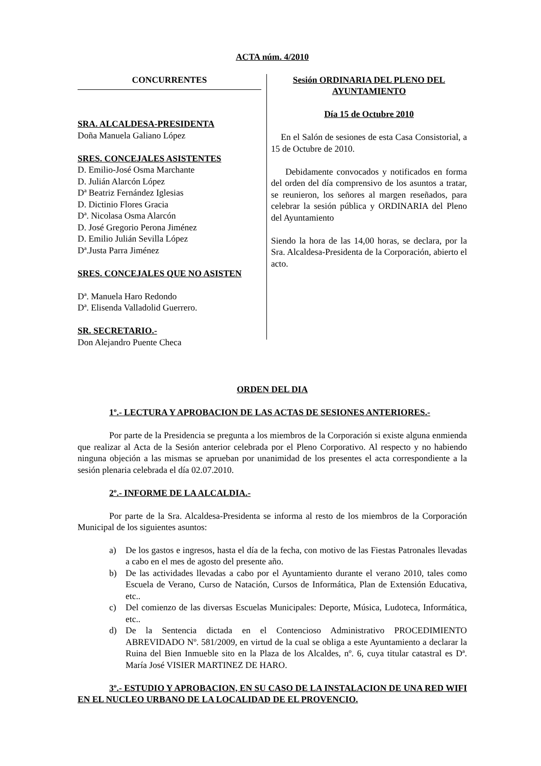ACTA núm. 4/2010
CONCURRENTES
SRA. ALCALDESA-PRESIDENTA
Doña Manuela Galiano López
SRES. CONCEJALES ASISTENTES
D. Emilio-José Osma Marchante
D. Julián Alarcón López
Dª Beatriz Fernández Iglesias
D. Dictinio Flores Gracia
Dª. Nicolasa Osma Alarcón
D. José Gregorio Perona Jiménez
D. Emilio Julián Sevilla López
Dª.Justa Parra Jiménez
SRES. CONCEJALES QUE NO ASISTEN
Dª. Manuela Haro Redondo
Dª. Elisenda Valladolid Guerrero.
SR. SECRETARIO.-
Don Alejandro Puente Checa
Sesión ORDINARIA DEL PLENO DEL AYUNTAMIENTO
Día 15 de Octubre 2010
En el Salón de sesiones de esta Casa Consistorial, a 15 de Octubre de 2010.
Debidamente convocados y notificados en forma del orden del día comprensivo de los asuntos a tratar, se reunieron, los señores al margen reseñados, para celebrar la sesión pública y ORDINARIA del Pleno del Ayuntamiento
Siendo la hora de las 14,00 horas, se declara, por la Sra. Alcaldesa-Presidenta de la Corporación, abierto el acto.
ORDEN DEL DIA
1º.- LECTURA Y APROBACION DE LAS ACTAS DE SESIONES ANTERIORES.-
Por parte de la Presidencia se pregunta a los miembros de la Corporación si existe alguna enmienda que realizar al Acta de la Sesión anterior celebrada por el Pleno Corporativo. Al respecto y no habiendo ninguna objeción a las mismas se aprueban por unanimidad de los presentes el acta correspondiente a la sesión plenaria celebrada el día 02.07.2010.
2º.- INFORME DE LA ALCALDIA.-
Por parte de la Sra. Alcaldesa-Presidenta se informa al resto de los miembros de la Corporación Municipal de los siguientes asuntos:
a) De los gastos e ingresos, hasta el día de la fecha, con motivo de las Fiestas Patronales llevadas a cabo en el mes de agosto del presente año.
b) De las actividades llevadas a cabo por el Ayuntamiento durante el verano 2010, tales como Escuela de Verano, Curso de Natación, Cursos de Informática, Plan de Extensión Educativa, etc..
c) Del comienzo de las diversas Escuelas Municipales: Deporte, Música, Ludoteca, Informática, etc..
d) De la Sentencia dictada en el Contencioso Administrativo PROCEDIMIENTO ABREVIDADO Nº. 581/2009, en virtud de la cual se obliga a este Ayuntamiento a declarar la Ruina del Bien Inmueble sito en la Plaza de los Alcaldes, nº. 6, cuya titular catastral es Dª. María José VISIER MARTINEZ DE HARO.
3º.- ESTUDIO Y APROBACION, EN SU CASO DE LA INSTALACION DE UNA RED WIFI EN EL NUCLEO URBANO DE LA LOCALIDAD DE EL PROVENCIO.